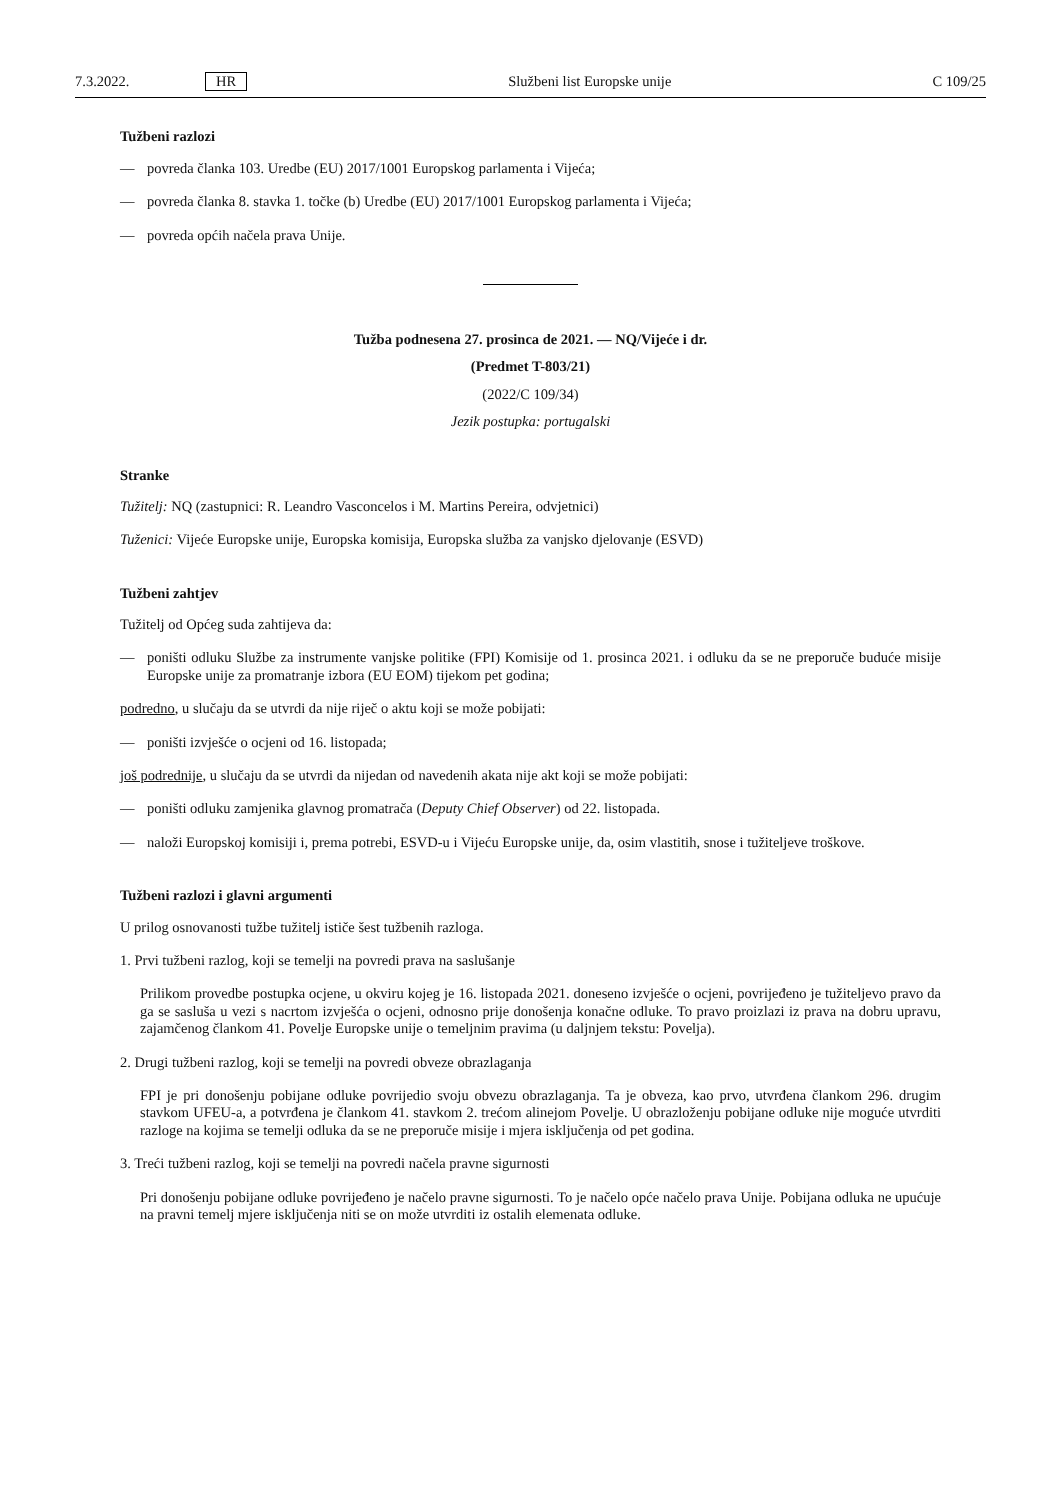7.3.2022. HR Službeni list Europske unije C 109/25
Tužbeni razlozi
— povreda članka 103. Uredbe (EU) 2017/1001 Europskog parlamenta i Vijeća;
— povreda članka 8. stavka 1. točke (b) Uredbe (EU) 2017/1001 Europskog parlamenta i Vijeća;
— povreda općih načela prava Unije.
Tužba podnesena 27. prosinca de 2021. — NQ/Vijeće i dr.
(Predmet T-803/21)
(2022/C 109/34)
Jezik postupka: portugalski
Stranke
Tužitelj: NQ (zastupnici: R. Leandro Vasconcelos i M. Martins Pereira, odvjetnici)
Tuženici: Vijeće Europske unije, Europska komisija, Europska služba za vanjsko djelovanje (ESVD)
Tužbeni zahtjev
Tužitelj od Općeg suda zahtijeva da:
— poništi odluku Službe za instrumente vanjske politike (FPI) Komisije od 1. prosinca 2021. i odluku da se ne preporuče buduće misije Europske unije za promatranje izbora (EU EOM) tijekom pet godina;
podredno, u slučaju da se utvrdi da nije riječ o aktu koji se može pobijati:
— poništi izvješće o ocjeni od 16. listopada;
još podrednije, u slučaju da se utvrdi da nijedan od navedenih akata nije akt koji se može pobijati:
— poništi odluku zamjenika glavnog promatrača (Deputy Chief Observer) od 22. listopada.
— naloži Europskoj komisiji i, prema potrebi, ESVD-u i Vijeću Europske unije, da, osim vlastitih, snose i tužiteljeve troškove.
Tužbeni razlozi i glavni argumenti
U prilog osnovanosti tužbe tužitelj ističe šest tužbenih razloga.
1. Prvi tužbeni razlog, koji se temelji na povredi prava na saslušanje
Prilikom provedbe postupka ocjene, u okviru kojeg je 16. listopada 2021. doneseno izvješće o ocjeni, povrijeđeno je tužiteljevo pravo da ga se sasluša u vezi s nacrtom izvješća o ocjeni, odnosno prije donošenja konačne odluke. To pravo proizlazi iz prava na dobru upravu, zajamčenog člankom 41. Povelje Europske unije o temeljnim pravima (u daljnjem tekstu: Povelja).
2. Drugi tužbeni razlog, koji se temelji na povredi obveze obrazlaganja
FPI je pri donošenju pobijane odluke povrijedio svoju obvezu obrazlaganja. Ta je obveza, kao prvo, utvrđena člankom 296. drugim stavkom UFEU-a, a potvrđena je člankom 41. stavkom 2. trećom alinejom Povelje. U obrazloženju pobijane odluke nije moguće utvrditi razloge na kojima se temelji odluka da se ne preporuče misije i mjera isključenja od pet godina.
3. Treći tužbeni razlog, koji se temelji na povredi načela pravne sigurnosti
Pri donošenju pobijane odluke povrijeđeno je načelo pravne sigurnosti. To je načelo opće načelo prava Unije. Pobijana odluka ne upućuje na pravni temelj mjere isključenja niti se on može utvrditi iz ostalih elemenata odluke.